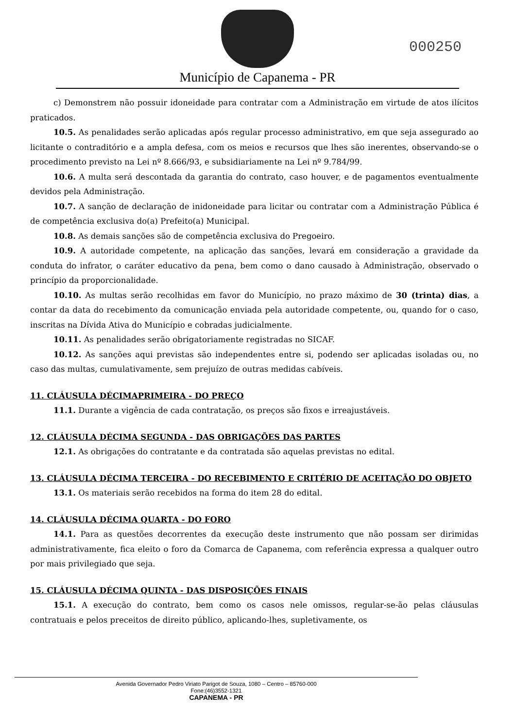Município de Capanema - PR
000250
c) Demonstrem não possuir idoneidade para contratar com a Administração em virtude de atos ilícitos praticados.
10.5. As penalidades serão aplicadas após regular processo administrativo, em que seja assegurado ao licitante o contraditório e a ampla defesa, com os meios e recursos que lhes são inerentes, observando-se o procedimento previsto na Lei nº 8.666/93, e subsidiariamente na Lei nº 9.784/99.
10.6. A multa será descontada da garantia do contrato, caso houver, e de pagamentos eventualmente devidos pela Administração.
10.7. A sanção de declaração de inidoneidade para licitar ou contratar com a Administração Pública é de competência exclusiva do(a) Prefeito(a) Municipal.
10.8. As demais sanções são de competência exclusiva do Pregoeiro.
10.9. A autoridade competente, na aplicação das sanções, levará em consideração a gravidade da conduta do infrator, o caráter educativo da pena, bem como o dano causado à Administração, observado o princípio da proporcionalidade.
10.10. As multas serão recolhidas em favor do Município, no prazo máximo de 30 (trinta) dias, a contar da data do recebimento da comunicação enviada pela autoridade competente, ou, quando for o caso, inscritas na Dívida Ativa do Município e cobradas judicialmente.
10.11. As penalidades serão obrigatoriamente registradas no SICAF.
10.12. As sanções aqui previstas são independentes entre si, podendo ser aplicadas isoladas ou, no caso das multas, cumulativamente, sem prejuízo de outras medidas cabíveis.
11. CLÁUSULA DÉCIMAPRIMEIRA - DO PREÇO
11.1. Durante a vigência de cada contratação, os preços são fixos e irreajustáveis.
12. CLÁUSULA DÉCIMA SEGUNDA - DAS OBRIGAÇÕES DAS PARTES
12.1. As obrigações do contratante e da contratada são aquelas previstas no edital.
13. CLÁUSULA DÉCIMA TERCEIRA - DO RECEBIMENTO E CRITÉRIO DE ACEITAÇÃO DO OBJETO
13.1. Os materiais serão recebidos na forma do item 28 do edital.
14. CLÁUSULA DÉCIMA QUARTA - DO FORO
14.1. Para as questões decorrentes da execução deste instrumento que não possam ser dirimidas administrativamente, fica eleito o foro da Comarca de Capanema, com referência expressa a qualquer outro por mais privilegiado que seja.
15. CLÁUSULA DÉCIMA QUINTA - DAS DISPOSIÇÕES FINAIS
15.1. A execução do contrato, bem como os casos nele omissos, regular-se-ão pelas cláusulas contratuais e pelos preceitos de direito público, aplicando-lhes, supletivamente, os
Avenida Governador Pedro Viriato Parigot de Souza, 1080 – Centro – 85760-000
Fone:(46)3552-1321
CAPANEMA - PR